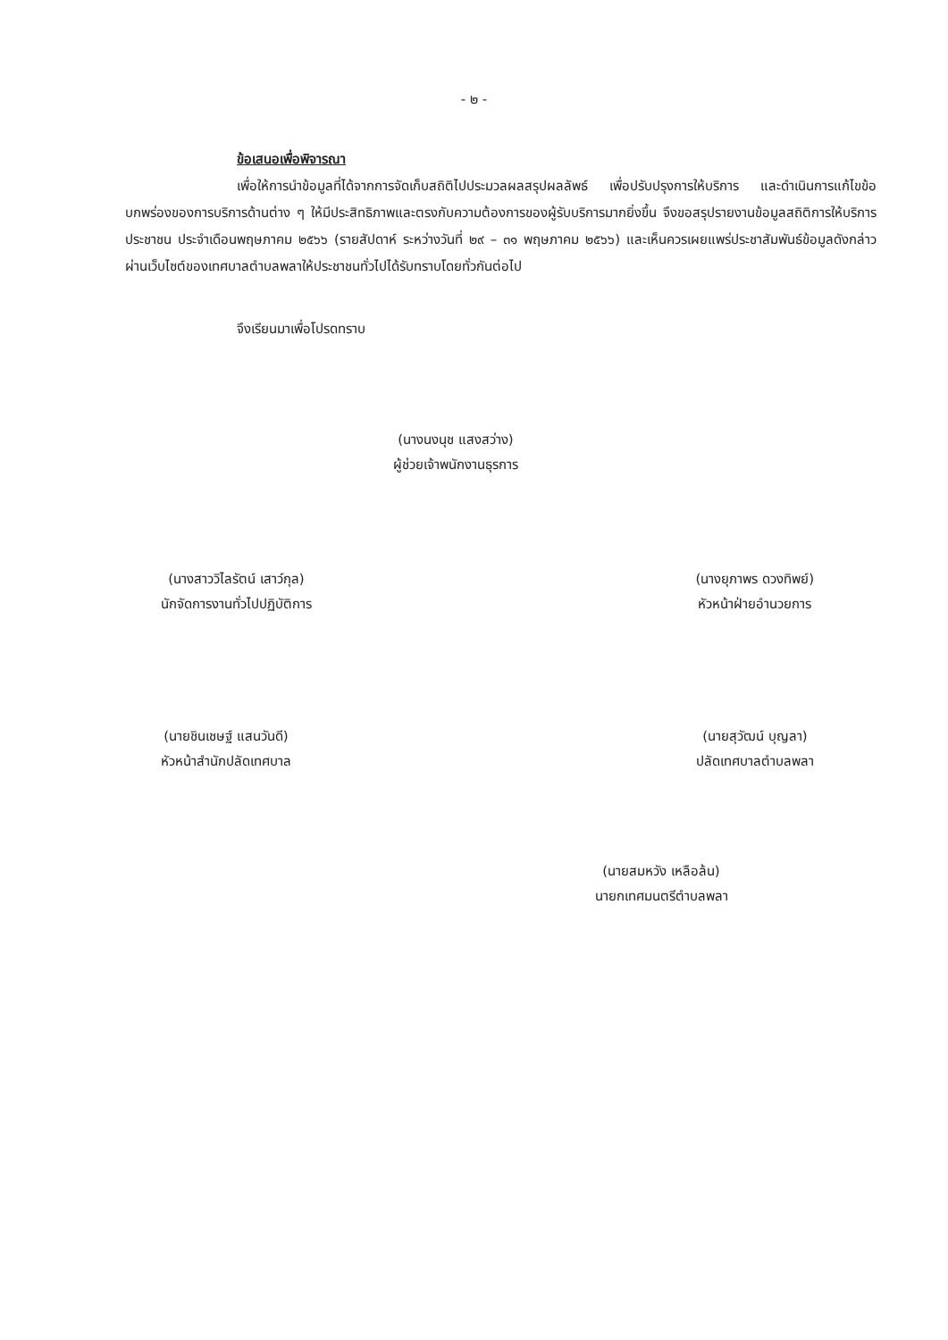- ๒ -
ข้อเสนอเพื่อพิจารณา
เพื่อให้การนำข้อมูลที่ได้จากการจัดเก็บสถิติไปประมวลผลสรุปผลลัพธ์ เพื่อปรับปรุงการให้บริการ และดำเนินการแก้ไขข้อบกพร่องของการบริการด้านต่าง ๆ ให้มีประสิทธิภาพและตรงกับความต้องการของผู้รับบริการมากยิ่งขึ้น จึงขอสรุปรายงานข้อมูลสถิติการให้บริการประชาชน ประจำเดือนพฤษภาคม ๒๕๖๖ (รายสัปดาห์ ระหว่างวันที่ ๒๙ – ๓๑ พฤษภาคม ๒๕๖๖) และเห็นควรเผยแพร่ประชาสัมพันธ์ข้อมูลดังกล่าวผ่านเว็บไซต์ของเทศบาลตำบลพลาให้ประชาชนทั่วไปได้รับทราบโดยทั่วกันต่อไป
จึงเรียนมาเพื่อโปรดทราบ
(นางนงนุช แสงสว่าง)
ผู้ช่วยเจ้าพนักงานธุรการ
(นางสาววิไลรัตน์ เสาว์กุล)
นักจัดการงานทั่วไปปฏิบัติการ
(นางยุภาพร ดวงทิพย์)
หัวหน้าฝ่ายอำนวยการ
(นายชินเชษฐ์ แสนวันดี)
หัวหน้าสำนักปลัดเทศบาล
(นายสุวัฒน์ บุญลา)
ปลัดเทศบาลตำบลพลา
(นายสมหวัง เหลือล้น)
นายกเทศมนตรีตำบลพลา